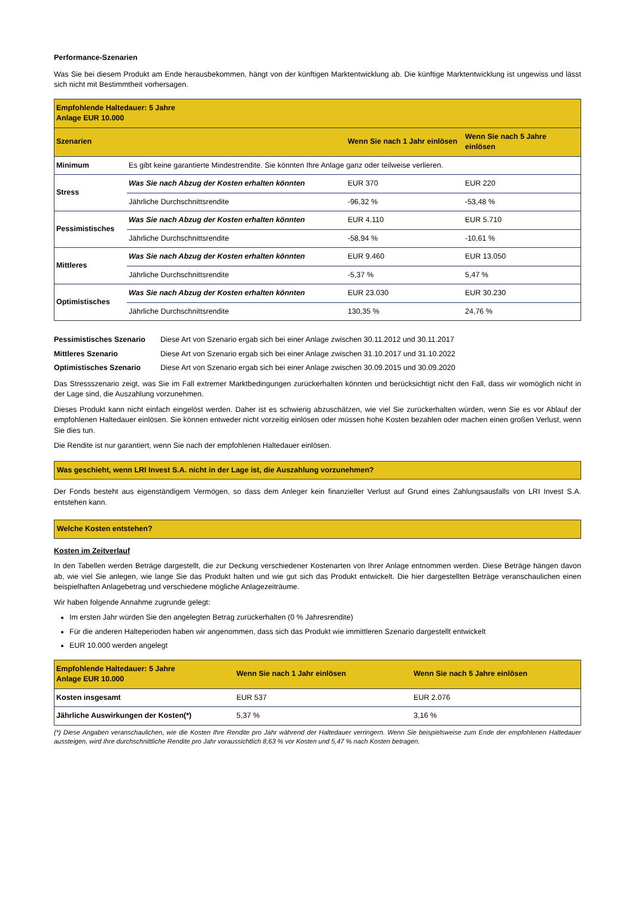Performance-Szenarien
Was Sie bei diesem Produkt am Ende herausbekommen, hängt von der künftigen Marktentwicklung ab. Die künftige Marktentwicklung ist ungewiss und lässt sich nicht mit Bestimmtheit vorhersagen.
| Empfohlende Haltedauer: 5 Jahre Anlage EUR 10.000 | | | |
| Szenarien | | Wenn Sie nach 1 Jahr einlösen | Wenn Sie nach 5 Jahre einlösen |
| Minimum | Es gibt keine garantierte Mindestrendite. Sie könnten Ihre Anlage ganz oder teilweise verlieren. | | |
| Stress | Was Sie nach Abzug der Kosten erhalten könnten | EUR 370 | EUR 220 |
| | Jährliche Durchschnittsrendite | -96,32 % | -53,48 % |
| Pessimistisches | Was Sie nach Abzug der Kosten erhalten könnten | EUR 4.110 | EUR 5.710 |
| | Jährliche Durchschnittsrendite | -58,94 % | -10,61 % |
| Mittleres | Was Sie nach Abzug der Kosten erhalten könnten | EUR 9.460 | EUR 13.050 |
| | Jährliche Durchschnittsrendite | -5,37 % | 5,47 % |
| Optimistisches | Was Sie nach Abzug der Kosten erhalten könnten | EUR 23.030 | EUR 30.230 |
| | Jährliche Durchschnittsrendite | 130,35 % | 24,76 % |
| Pessimistisches Szenario | Diese Art von Szenario ergab sich bei einer Anlage zwischen 30.11.2012 und 30.11.2017 |
| Mittleres Szenario | Diese Art von Szenario ergab sich bei einer Anlage zwischen 31.10.2017 und 31.10.2022 |
| Optimistisches Szenario | Diese Art von Szenario ergab sich bei einer Anlage zwischen 30.09.2015 und 30.09.2020 |
Das Stressszenario zeigt, was Sie im Fall extremer Marktbedingungen zurückerhalten könnten und berücksichtigt nicht den Fall, dass wir womöglich nicht in der Lage sind, die Auszahlung vorzunehmen.
Dieses Produkt kann nicht einfach eingelöst werden. Daher ist es schwierig abzuschätzen, wie viel Sie zurückerhalten würden, wenn Sie es vor Ablauf der empfohlenen Haltedauer einlösen. Sie können entweder nicht vorzeitig einlösen oder müssen hohe Kosten bezahlen oder machen einen großen Verlust, wenn Sie dies tun.
Die Rendite ist nur garantiert, wenn Sie nach der empfohlenen Haltedauer einlösen.
Was geschieht, wenn LRI Invest S.A. nicht in der Lage ist, die Auszahlung vorzunehmen?
Der Fonds besteht aus eigenständigem Vermögen, so dass dem Anleger kein finanzieller Verlust auf Grund eines Zahlungsausfalls von LRI Invest S.A. entstehen kann.
Welche Kosten entstehen?
Kosten im Zeitverlauf
In den Tabellen werden Beträge dargestellt, die zur Deckung verschiedener Kostenarten von Ihrer Anlage entnommen werden. Diese Beträge hängen davon ab, wie viel Sie anlegen, wie lange Sie das Produkt halten und wie gut sich das Produkt entwickelt. Die hier dargestellten Beträge veranschaulichen einen beispielhaften Anlagebetrag und verschiedene mögliche Anlagezeiträume.
Wir haben folgende Annahme zugrunde gelegt:
Im ersten Jahr würden Sie den angelegten Betrag zurückerhalten (0 % Jahresrendite)
Für die anderen Halteperioden haben wir angenommen, dass sich das Produkt wie immittleren Szenario dargestellt entwickelt
EUR 10.000 werden angelegt
| Empfohlende Haltedauer: 5 Jahre Anlage EUR 10.000 | Wenn Sie nach 1 Jahr einlösen | Wenn Sie nach 5 Jahre einlösen |
| Kosten insgesamt | EUR 537 | EUR 2.076 |
| Jährliche Auswirkungen der Kosten(*) | 5,37 % | 3,16 % |
(*) Diese Angaben veranschaulichen, wie die Kosten Ihre Rendite pro Jahr während der Haltedauer verringern. Wenn Sie beispielsweise zum Ende der empfohlenen Haltedauer aussteigen, wird Ihre durchschnittliche Rendite pro Jahr voraussichtlich 8,63 % vor Kosten und 5,47 % nach Kosten betragen.